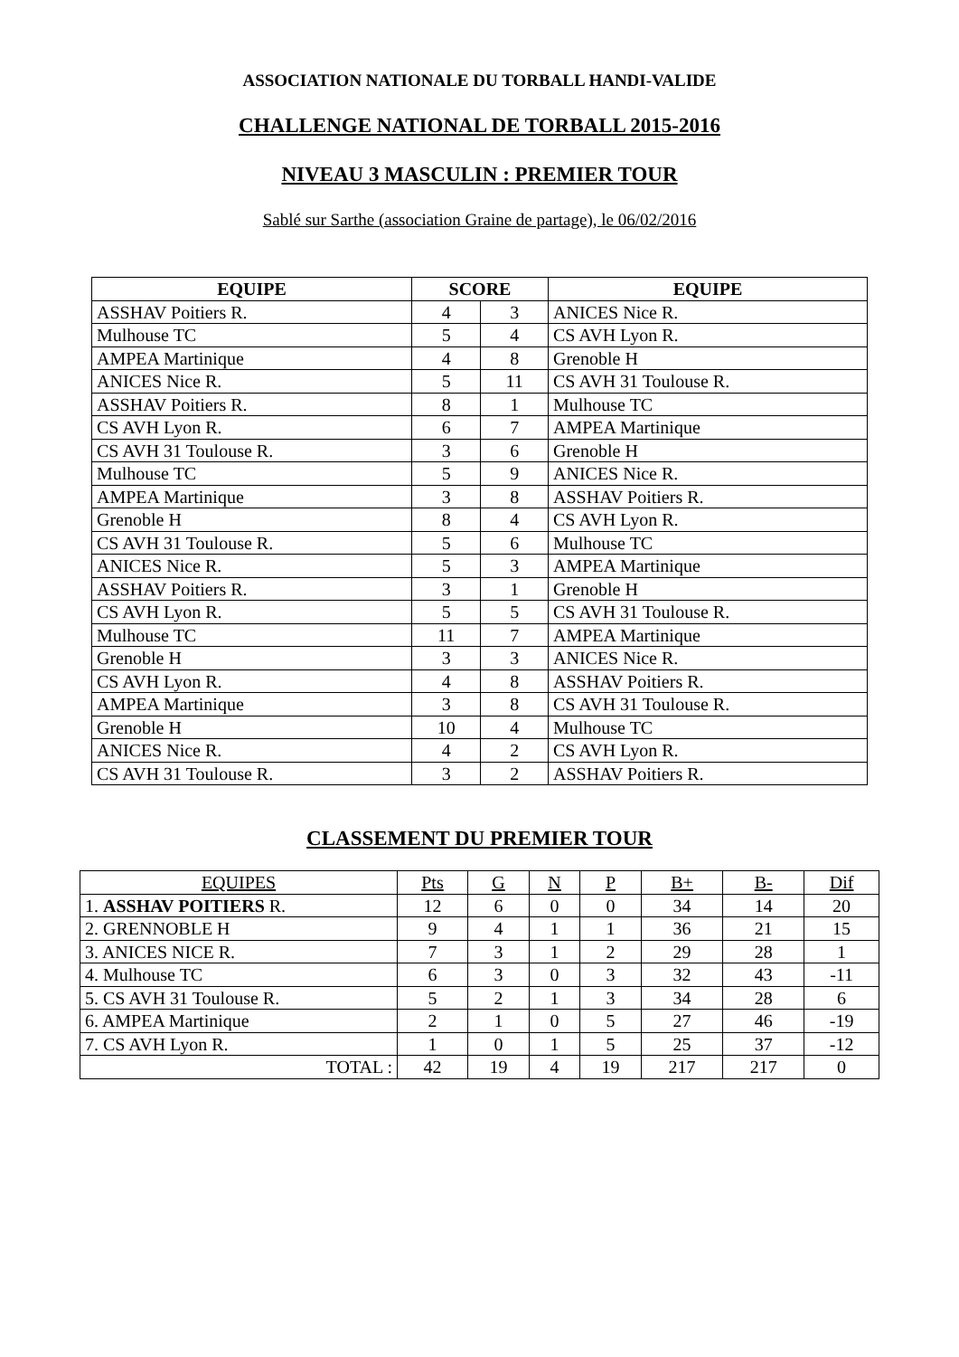ASSOCIATION NATIONALE DU TORBALL HANDI-VALIDE
CHALLENGE NATIONAL DE TORBALL 2015-2016
NIVEAU 3 MASCULIN : PREMIER TOUR
Sablé sur Sarthe (association Graine de partage), le 06/02/2016
| EQUIPE | SCORE | | EQUIPE |
| --- | --- | --- | --- |
| ASSHAV Poitiers R. | 4 | 3 | ANICES Nice R. |
| Mulhouse TC | 5 | 4 | CS AVH Lyon R. |
| AMPEA Martinique | 4 | 8 | Grenoble H |
| ANICES Nice R. | 5 | 11 | CS AVH 31 Toulouse R. |
| ASSHAV Poitiers R. | 8 | 1 | Mulhouse TC |
| CS AVH Lyon R. | 6 | 7 | AMPEA Martinique |
| CS AVH 31 Toulouse R. | 3 | 6 | Grenoble H |
| Mulhouse TC | 5 | 9 | ANICES Nice R. |
| AMPEA Martinique | 3 | 8 | ASSHAV Poitiers R. |
| Grenoble H | 8 | 4 | CS AVH Lyon R. |
| CS AVH 31 Toulouse R. | 5 | 6 | Mulhouse TC |
| ANICES Nice R. | 5 | 3 | AMPEA Martinique |
| ASSHAV Poitiers R. | 3 | 1 | Grenoble H |
| CS AVH Lyon R. | 5 | 5 | CS AVH 31 Toulouse R. |
| Mulhouse TC | 11 | 7 | AMPEA Martinique |
| Grenoble H | 3 | 3 | ANICES Nice R. |
| CS AVH Lyon R. | 4 | 8 | ASSHAV Poitiers R. |
| AMPEA Martinique | 3 | 8 | CS AVH 31 Toulouse R. |
| Grenoble H | 10 | 4 | Mulhouse TC |
| ANICES Nice R. | 4 | 2 | CS AVH Lyon R. |
| CS AVH 31 Toulouse R. | 3 | 2 | ASSHAV Poitiers R. |
CLASSEMENT DU PREMIER TOUR
| EQUIPES | Pts | G | N | P | B+ | B- | Dif |
| --- | --- | --- | --- | --- | --- | --- | --- |
| 1. ASSHAV POITIERS R. | 12 | 6 | 0 | 0 | 34 | 14 | 20 |
| 2. GRENNOBLE H | 9 | 4 | 1 | 1 | 36 | 21 | 15 |
| 3. ANICES NICE R. | 7 | 3 | 1 | 2 | 29 | 28 | 1 |
| 4. Mulhouse TC | 6 | 3 | 0 | 3 | 32 | 43 | -11 |
| 5. CS AVH 31 Toulouse R. | 5 | 2 | 1 | 3 | 34 | 28 | 6 |
| 6. AMPEA Martinique | 2 | 1 | 0 | 5 | 27 | 46 | -19 |
| 7. CS AVH Lyon R. | 1 | 0 | 1 | 5 | 25 | 37 | -12 |
| TOTAL : | 42 | 19 | 4 | 19 | 217 | 217 | 0 |